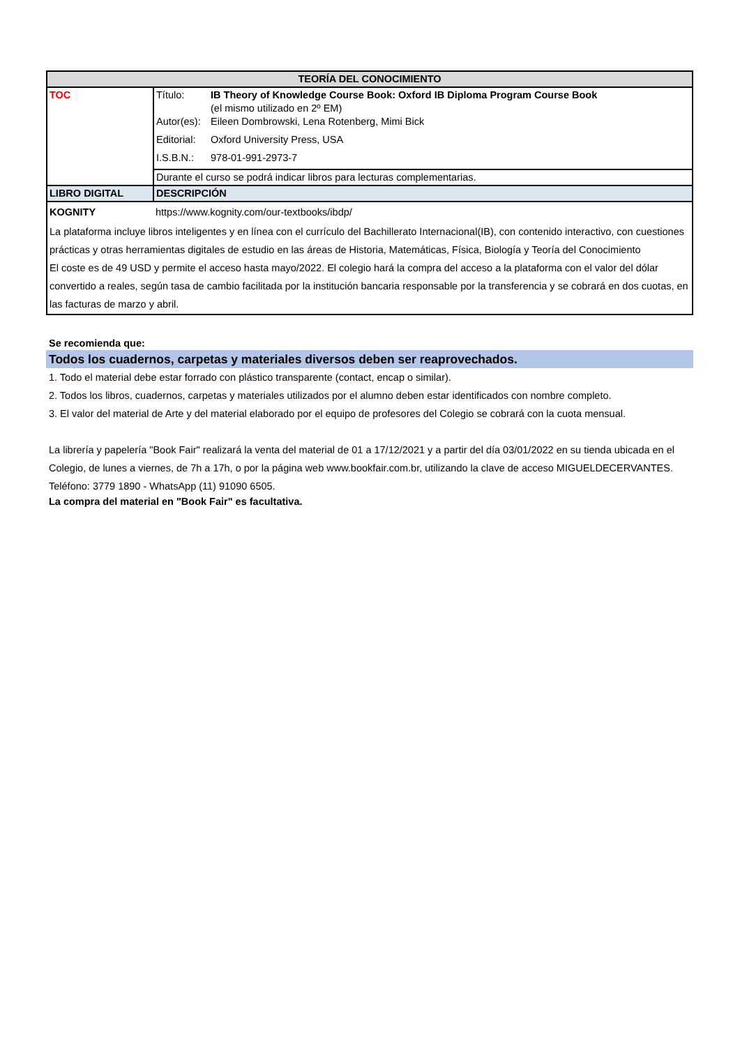| TEORÍA DEL CONOCIMIENTO | |
| --- | --- |
| TOC | / Título: / IB Theory of Knowledge Course Book: Oxford IB Diploma Program Course Book (el mismo utilizado en 2º EM) / / Autor(es): / Eileen Dombrowski, Lena Rotenberg, Mimi Bick / / Editorial: / Oxford University Press, USA / / I.S.B.N.: / 978-01-991-2973-7 / |
| | Durante el curso se podrá indicar libros para lecturas complementarias. |
| LIBRO DIGITAL | DESCRIPCIÓN |
| KOGNITY | https://www.kognity.com/our-textbooks/ibdp/ |
| La plataforma incluye libros inteligentes y en línea con el currículo del Bachillerato Internacional(IB), con contenido interactivo, con cuestiones prácticas y otras herramientas digitales de estudio en las áreas de Historia, Matemáticas, Física, Biología y Teoría del Conocimiento El coste es de 49 USD y permite el acceso hasta mayo/2022. El colegio hará la compra del acceso a la plataforma con el valor del dólar convertido a reales, según tasa de cambio facilitada por la institución bancaria responsable por la transferencia y se cobrará en dos cuotas, en las facturas de marzo y abril. | |
Se recomienda que:
Todos los cuadernos, carpetas y materiales diversos deben ser reaprovechados.
1. Todo el material debe estar forrado con plástico transparente (contact, encap o similar).
2. Todos los libros, cuadernos, carpetas y materiales utilizados por el alumno deben estar identificados con nombre completo.
3. El valor del material de Arte y del material elaborado por el equipo de profesores del Colegio se cobrará con la cuota mensual.
La librería y papelería "Book Fair" realizará la venta del material de 01 a 17/12/2021 y a partir del día 03/01/2022 en su tienda ubicada en el Colegio, de lunes a viernes, de 7h a 17h, o por la página web www.bookfair.com.br, utilizando la clave de acceso MIGUELDECERVANTES.
Teléfono: 3779 1890 - WhatsApp (11) 91090 6505.
La compra del material en "Book Fair" es facultativa.